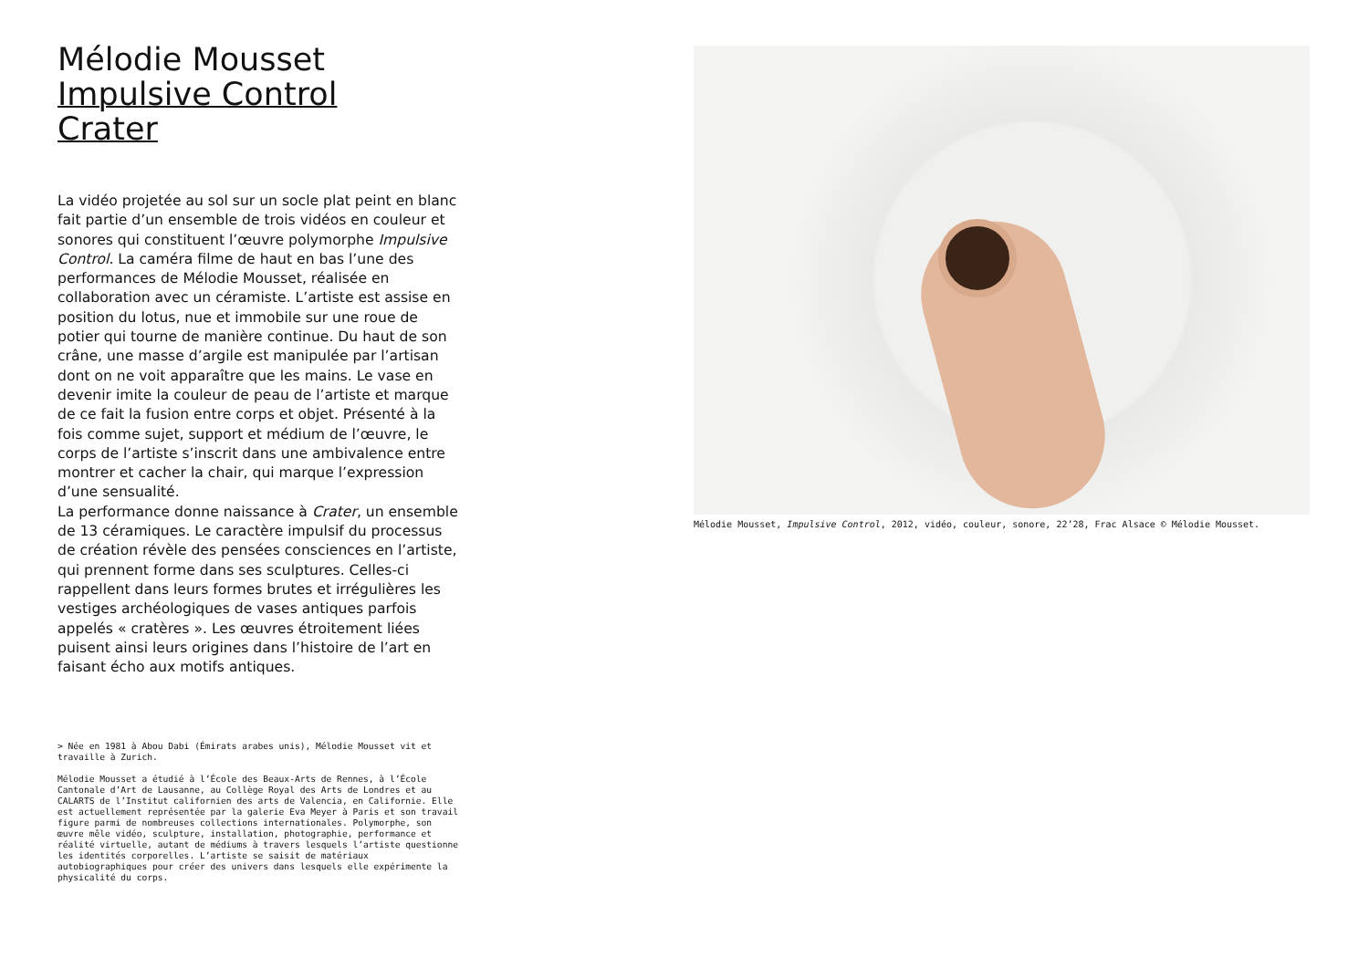Mélodie Mousset
Impulsive Control
Crater
La vidéo projetée au sol sur un socle plat peint en blanc fait partie d’un ensemble de trois vidéos en couleur et sonores qui constituent l’œuvre polymorphe Impulsive Control. La caméra filme de haut en bas l’une des performances de Mélodie Mousset, réalisée en collaboration avec un céramiste. L’artiste est assise en position du lotus, nue et immobile sur une roue de potier qui tourne de manière continue. Du haut de son crâne, une masse d’argile est manipulée par l’artisan dont on ne voit apparaître que les mains. Le vase en devenir imite la couleur de peau de l’artiste et marque de ce fait la fusion entre corps et objet. Présenté à la fois comme sujet, support et médium de l’œuvre, le corps de l’artiste s’inscrit dans une ambivalence entre montrer et cacher la chair, qui marque l’expression d’une sensualité.
La performance donne naissance à Crater, un ensemble de 13 céramiques. Le caractère impulsif du processus de création révèle des pensées consciences en l’artiste, qui prennent forme dans ses sculptures. Celles-ci rappellent dans leurs formes brutes et irrégulières les vestiges archéologiques de vases antiques parfois appelés « cratères ». Les œuvres étroitement liées puisent ainsi leurs origines dans l’histoire de l’art en faisant écho aux motifs antiques.
> Née en 1981 à Abou Dabi (Émirats arabes unis), Mélodie Mousset vit et travaille à Zurich.
Mélodie Mousset a étudié à l’École des Beaux-Arts de Rennes, à l’École Cantonale d’Art de Lausanne, au Collège Royal des Arts de Londres et au CALARTS de l’Institut californien des arts de Valencia, en Californie. Elle est actuellement représentée par la galerie Eva Meyer à Paris et son travail figure parmi de nombreuses collections internationales. Polymorphe, son œuvre mêle vidéo, sculpture, installation, photographie, performance et réalité virtuelle, autant de médiums à travers lesquels l’artiste questionne les identités corporelles. L’artiste se saisit de matériaux autobiographiques pour créer des univers dans lesquels elle expérimente la physicalité du corps.
Mélodie Mousset, Impulsive Control, 2012, vidéo, couleur, sonore, 22’28, Frac Alsace © Mélodie Mousset.